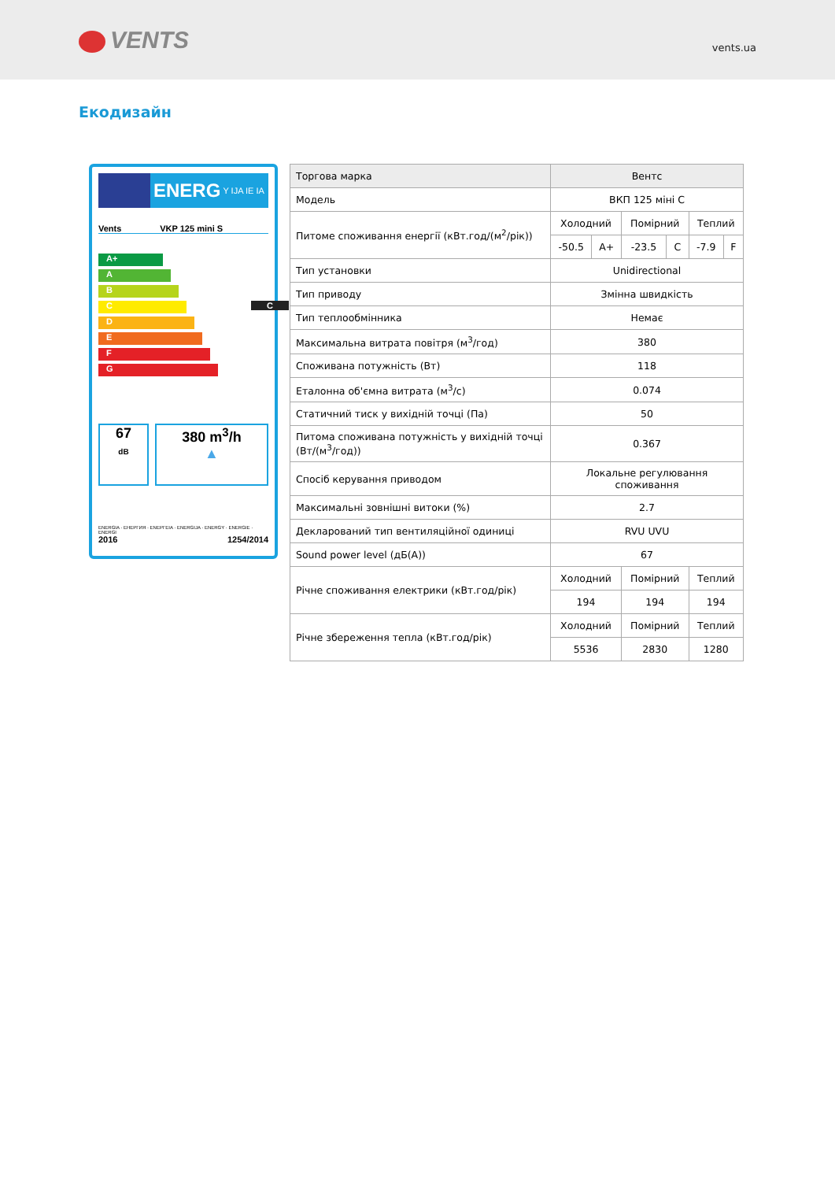VENTS
vents.ua
Екодизайн
ENERG Y IJA IE IA
Vents VKP 125 mini S
A+
A
B
C C
D
E
F
G
67
dB
380 m<sup>3</sup>/h
▲
ENERGIA · ЕНЕРГИЯ · ΕΝΕΡΓΕΙΑ · ENERGIJA · ENERGY · ENERGIE · ENERGI
2016 1254/2014
| Торгова марка | Вентс | | | | | |
| Модель | ВКП 125 міні С | | | | | |
| Питоме споживання енергії (кВт.год/(м<sup>2</sup>/рік)) | Холодний | | Помірний | | Теплий | |
| | -50.5 | A+ | -23.5 | C | -7.9 | F |
| Тип установки | Unidirectional | | | | | |
| Тип приводу | Змінна швидкість | | | | | |
| Тип теплообмінника | Немає | | | | | |
| Максимальна витрата повітря (м<sup>3</sup>/год) | 380 | | | | | |
| Споживана потужність (Вт) | 118 | | | | | |
| Еталонна об'ємна витрата (м<sup>3</sup>/с) | 0.074 | | | | | |
| Статичний тиск у вихідній точці (Па) | 50 | | | | | |
| Питома споживана потужність у вихідній точці (Вт/(м<sup>3</sup>/год)) | 0.367 | | | | | |
| Спосіб керування приводом | Локальне регулювання споживання | | | | | |
| Максимальні зовнішні витоки (%) | 2.7 | | | | | |
| Декларований тип вентиляційної одиниці | RVU UVU | | | | | |
| Sound power level (дБ(A)) | 67 | | | | | |
| Річне споживання електрики (кВт.год/рік) | Холодний | | Помірний | | Теплий | |
| | 194 | | 194 | | 194 | |
| Річне збереження тепла (кВт.год/рік) | Холодний | | Помірний | | Теплий | |
| | 5536 | | 2830 | | 1280 | |